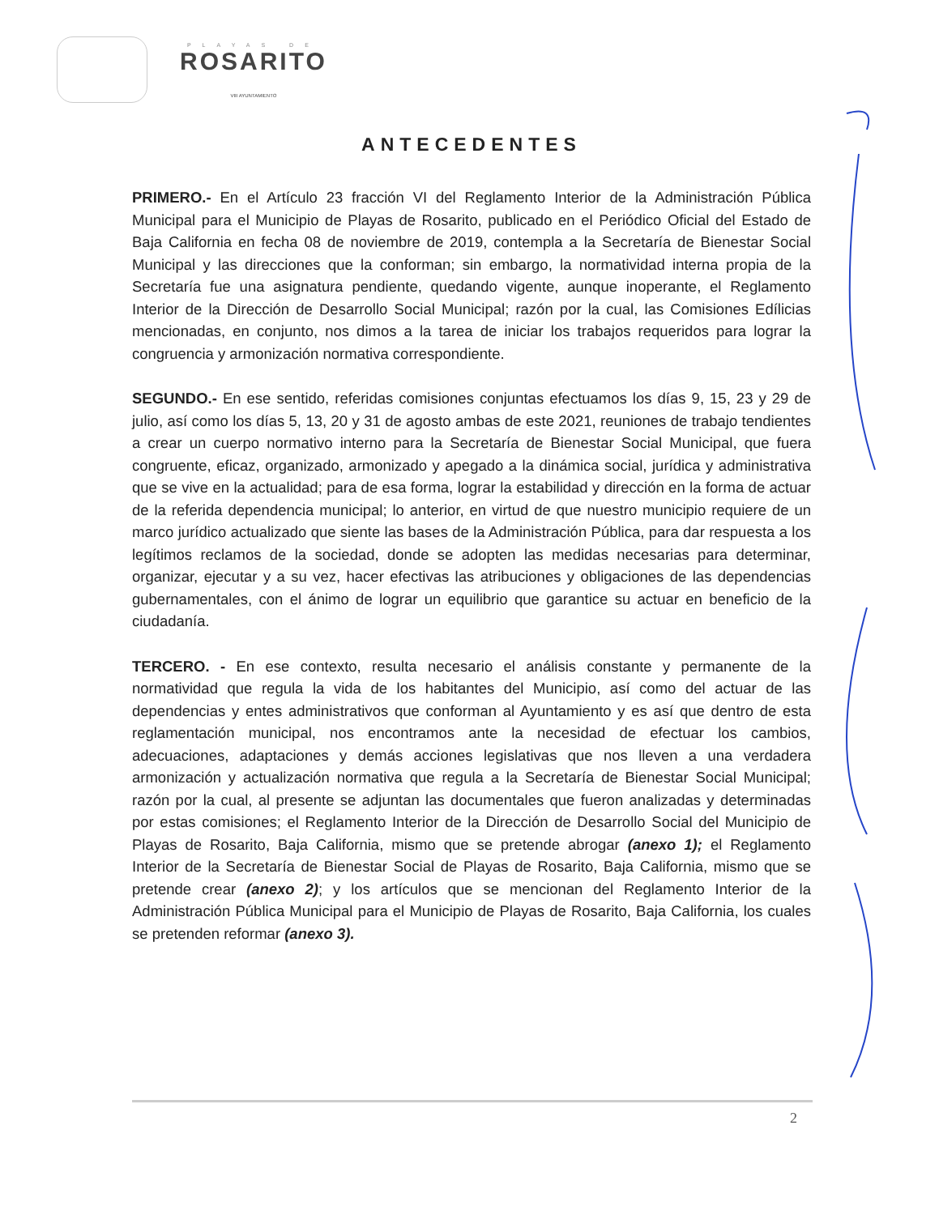PLAYAS DE
ROSARITO
VIII AYUNTAMIENTO
ANTECEDENTES
PRIMERO.- En el Artículo 23 fracción VI del Reglamento Interior de la Administración Pública Municipal para el Municipio de Playas de Rosarito, publicado en el Periódico Oficial del Estado de Baja California en fecha 08 de noviembre de 2019, contempla a la Secretaría de Bienestar Social Municipal y las direcciones que la conforman; sin embargo, la normatividad interna propia de la Secretaría fue una asignatura pendiente, quedando vigente, aunque inoperante, el Reglamento Interior de la Dirección de Desarrollo Social Municipal; razón por la cual, las Comisiones Edílicias mencionadas, en conjunto, nos dimos a la tarea de iniciar los trabajos requeridos para lograr la congruencia y armonización normativa correspondiente.
SEGUNDO.- En ese sentido, referidas comisiones conjuntas efectuamos los días 9, 15, 23 y 29 de julio, así como los días 5, 13, 20 y 31 de agosto ambas de este 2021, reuniones de trabajo tendientes a crear un cuerpo normativo interno para la Secretaría de Bienestar Social Municipal, que fuera congruente, eficaz, organizado, armonizado y apegado a la dinámica social, jurídica y administrativa que se vive en la actualidad; para de esa forma, lograr la estabilidad y dirección en la forma de actuar de la referida dependencia municipal; lo anterior, en virtud de que nuestro municipio requiere de un marco jurídico actualizado que siente las bases de la Administración Pública, para dar respuesta a los legítimos reclamos de la sociedad, donde se adopten las medidas necesarias para determinar, organizar, ejecutar y a su vez, hacer efectivas las atribuciones y obligaciones de las dependencias gubernamentales, con el ánimo de lograr un equilibrio que garantice su actuar en beneficio de la ciudadanía.
TERCERO. - En ese contexto, resulta necesario el análisis constante y permanente de la normatividad que regula la vida de los habitantes del Municipio, así como del actuar de las dependencias y entes administrativos que conforman al Ayuntamiento y es así que dentro de esta reglamentación municipal, nos encontramos ante la necesidad de efectuar los cambios, adecuaciones, adaptaciones y demás acciones legislativas que nos lleven a una verdadera armonización y actualización normativa que regula a la Secretaría de Bienestar Social Municipal; razón por la cual, al presente se adjuntan las documentales que fueron analizadas y determinadas por estas comisiones; el Reglamento Interior de la Dirección de Desarrollo Social del Municipio de Playas de Rosarito, Baja California, mismo que se pretende abrogar (anexo 1); el Reglamento Interior de la Secretaría de Bienestar Social de Playas de Rosarito, Baja California, mismo que se pretende crear (anexo 2); y los artículos que se mencionan del Reglamento Interior de la Administración Pública Municipal para el Municipio de Playas de Rosarito, Baja California, los cuales se pretenden reformar (anexo 3).
2